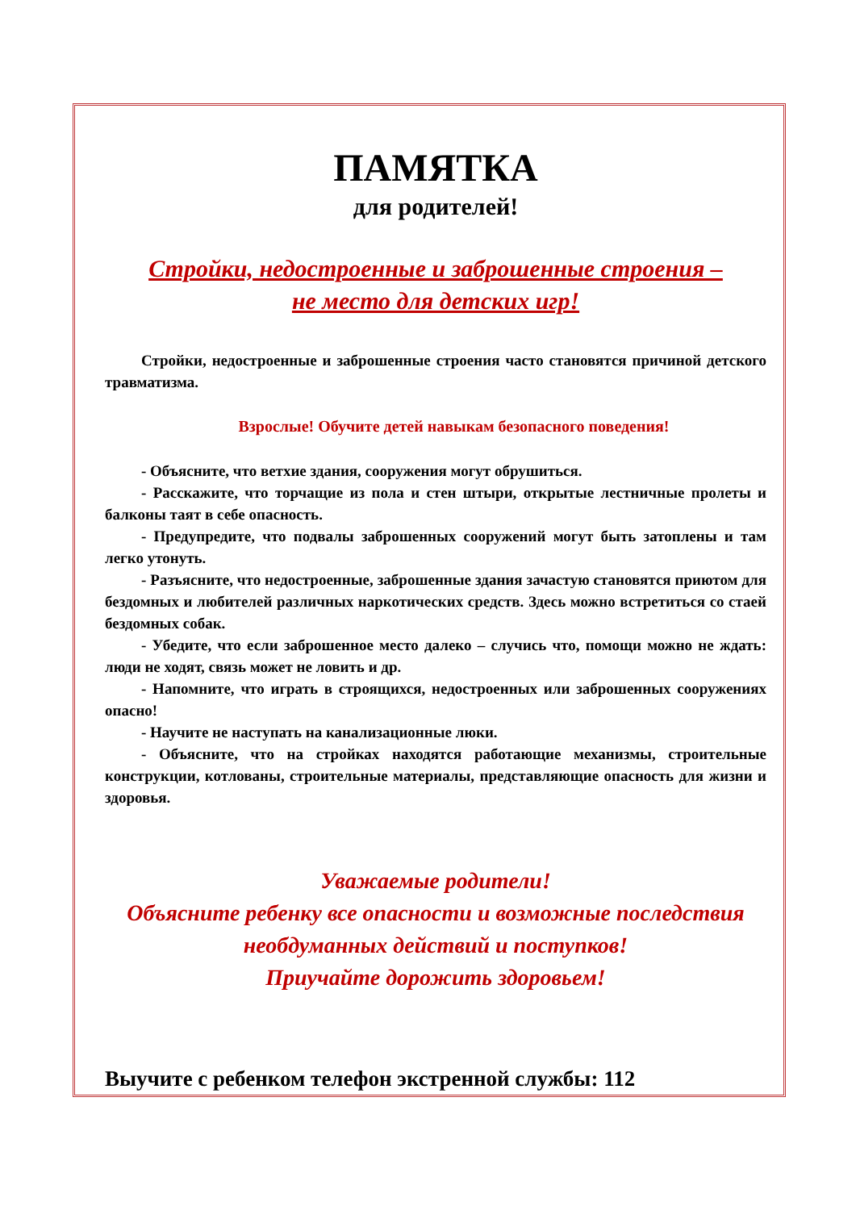ПАМЯТКА
для родителей!
Стройки, недостроенные и заброшенные строения –
не место для детских игр!
Стройки, недостроенные и заброшенные строения часто становятся причиной детского травматизма.
Взрослые! Обучите детей навыкам безопасного поведения!
- Объясните, что ветхие здания, сооружения могут обрушиться.
- Расскажите, что торчащие из пола и стен штыри, открытые лестничные пролеты и балконы таят в себе опасность.
- Предупредите, что подвалы заброшенных сооружений могут быть затоплены и там легко утонуть.
- Разъясните, что недостроенные, заброшенные здания зачастую становятся приютом для бездомных и любителей различных наркотических средств. Здесь можно встретиться со стаей бездомных собак.
- Убедите, что если заброшенное место далеко – случись что, помощи можно не ждать: люди не ходят, связь может не ловить и др.
- Напомните, что играть в строящихся, недостроенных или заброшенных сооружениях опасно!
- Научите не наступать на канализационные люки.
- Объясните, что на стройках находятся работающие механизмы, строительные конструкции, котлованы, строительные материалы, представляющие опасность для жизни и здоровья.
Уважаемые родители!
Объясните ребенку все опасности и возможные последствия необдуманных действий и поступков!
Приучайте дорожить здоровьем!
Выучите с ребенком телефон экстренной службы: 112